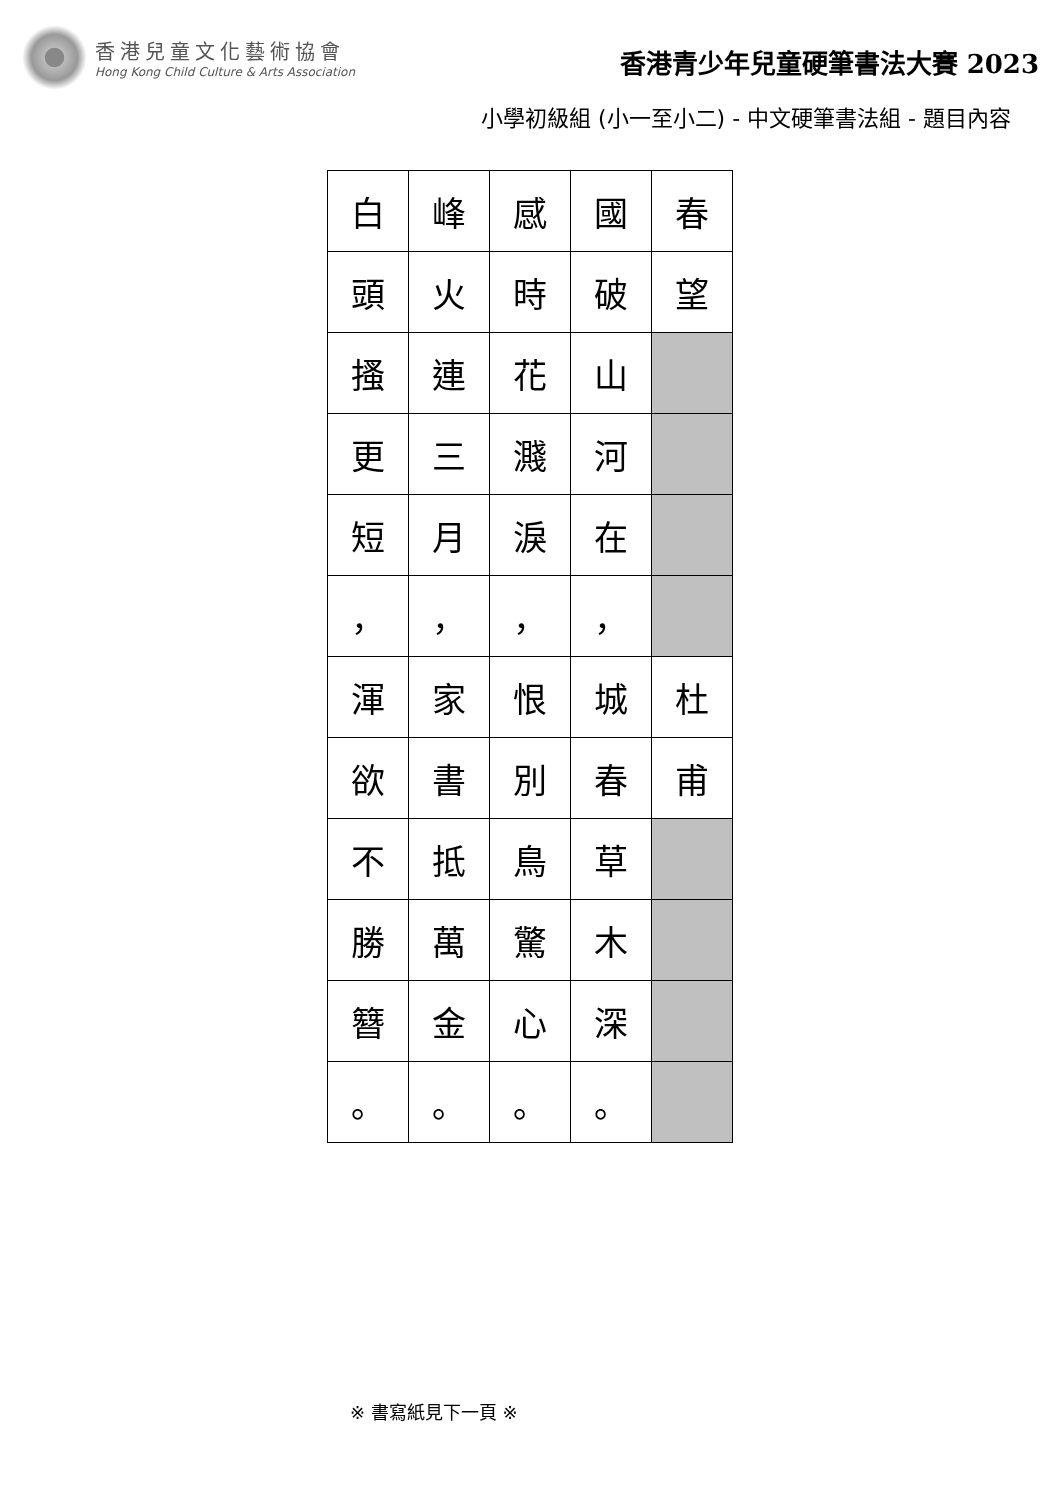香港兒童文化藝術協會
Hong Kong Child Culture & Arts Association
香港青少年兒童硬筆書法大賽 2023
小學初級組 (小一至小二) - 中文硬筆書法組 - 題目內容
| 白 | 峰 | 感 | 國 | 春 |
| 頭 | 火 | 時 | 破 | 望 |
| 搔 | 連 | 花 | 山 | |
| 更 | 三 | 濺 | 河 | |
| 短 | 月 | 淚 | 在 | |
| ， | ， | ， | ， | |
| 渾 | 家 | 恨 | 城 | 杜 |
| 欲 | 書 | 別 | 春 | 甫 |
| 不 | 抵 | 鳥 | 草 | |
| 勝 | 萬 | 驚 | 木 | |
| 簪 | 金 | 心 | 深 | |
| 。 | 。 | 。 | 。 | |
※ 書寫紙見下一頁 ※